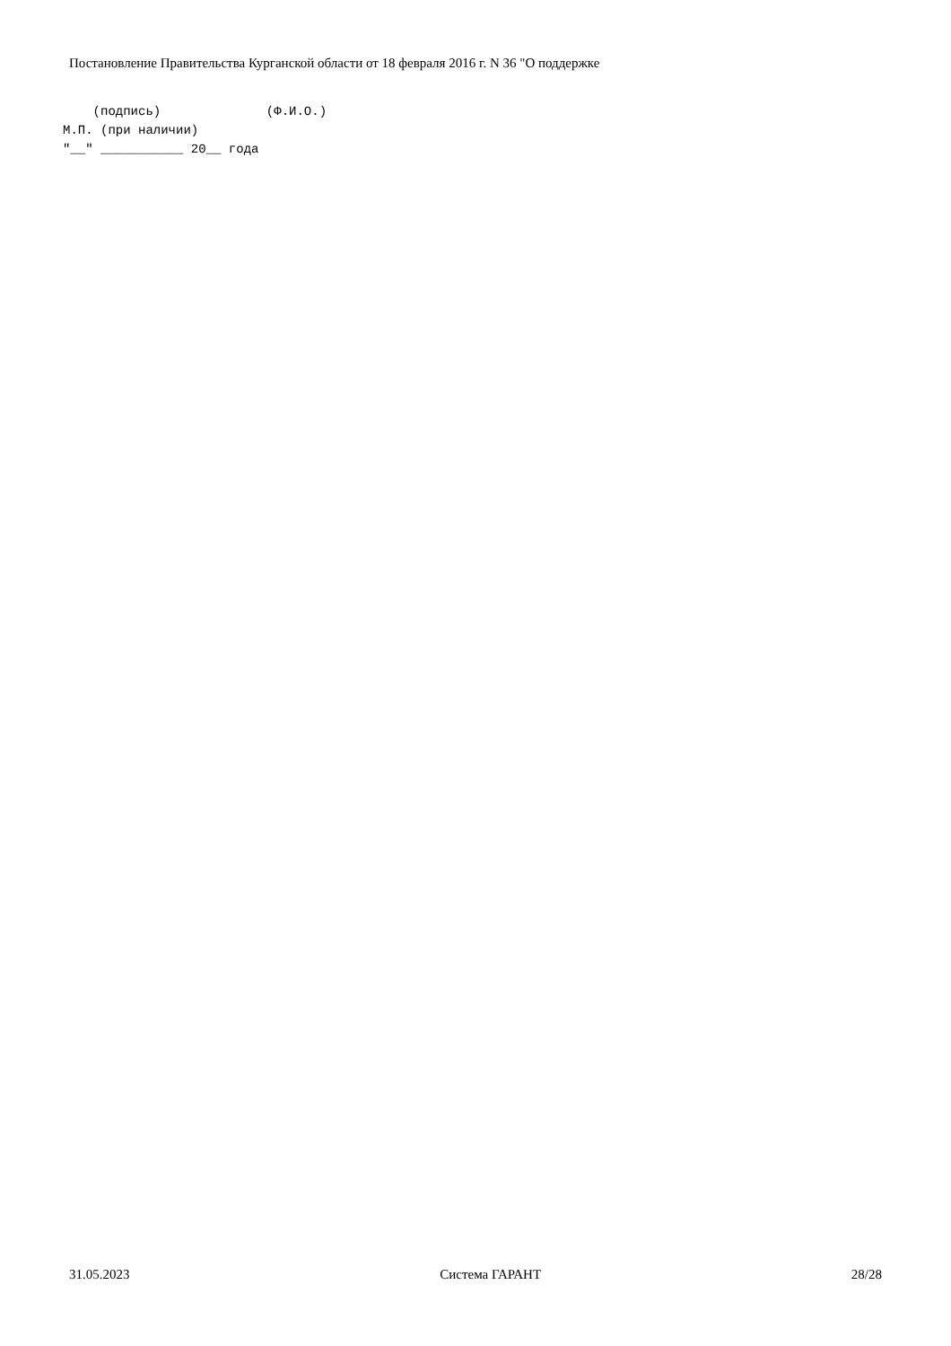Постановление Правительства Курганской области от 18 февраля 2016 г. N 36 "О поддержке
    (подпись)              (Ф.И.О.)
М.П. (при наличии)
"__" ___________ 20__ года
31.05.2023 Система ГАРАНТ 28/28